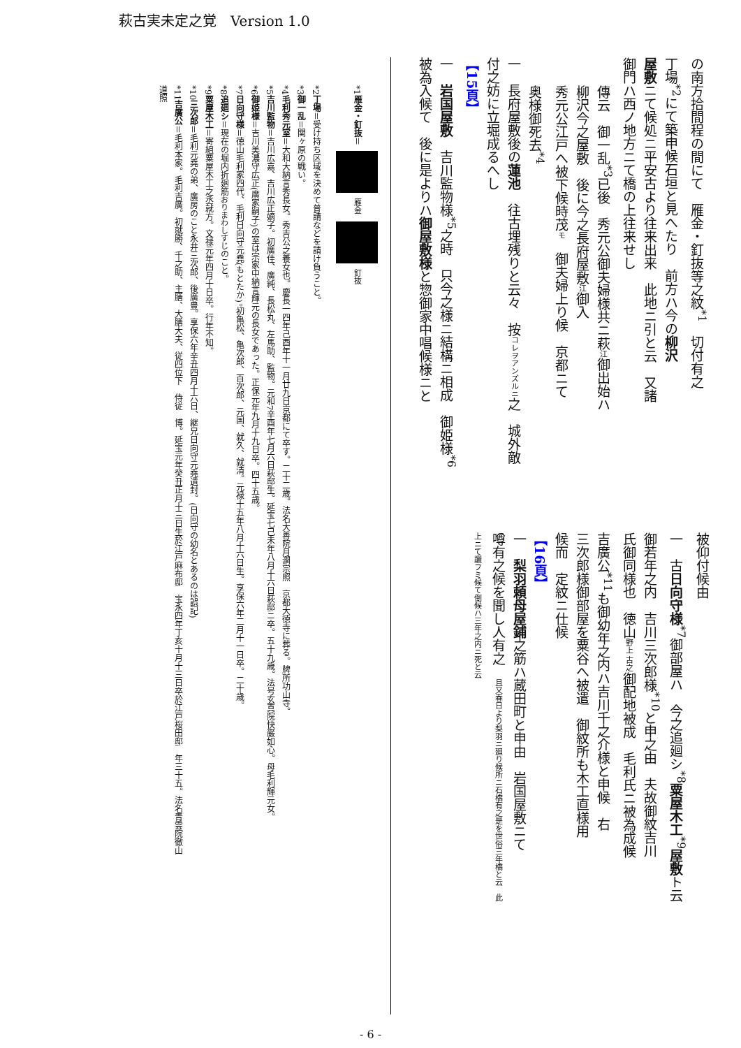萩古実未定之覚　Version 1.0
の南方拾間程の間にて　雁金・釘抜等之紋<sup>*1</sup>　切付有之
丁場<sup>*2</sup>にて築申候石垣と見へたり　前方ハ今の柳沢
屋敷ニて候処ニ平安古より往来出来　此地ニ引と云　又諸
御門ハ西ノ地方ニて橋の上往来せし
傳云　御一乱<sup>*3</sup>已後　秀元公御夫婦様共ニ萩江御出始ハ
柳沢今之屋敷　後に今之長府屋敷江御入
秀元公江戸へ被下候時茂モ　御夫婦上り候　京都ニて
奥様御死去<sup>*4</sup>
一　長府屋敷後の蓮池　往古埋残りと云々　按コレヲアンズルニ之　城外敵
付之妨に立堀成るへし
【15頁】
一　岩国屋敷　吉川監物様<sup>*5</sup>之時　只今之様ニ結構ニ相成　御姫様<sup>*6</sup>
被為入候て　後に是よりハ御屋敷様と惣御家中唱候様ニと
被仰付候由
一　古日向守様<sup>*7</sup>御部屋ハ　今之追廻シ<sup>*8</sup>粟屋木工<sup>*9</sup>屋敷ト云
御若年之内　吉川三次郎様<sup>*10</sup>と申之由　夫故御紋吉川
氏御同様也　徳山野上 古之御配地被成　毛利氏ニ被為成候
吉廣公<sup>*11</sup>も御幼年之内ハ吉川千之介様と申候　右
三次郎様御部屋を粟谷へ被遣　御紋所も木工直様用
候而　定紋ニ仕候
【16頁】
一　梨羽頼母屋鋪之筋ハ蔵田町と申由　岩国屋敷ニて
噂有之候を聞し人有之　且又春日より梨羽ニ廻り候所ニ石橋有之是を世俗三年橋と云　此
上ニて躧フミ候て倒候ハ三年之内ニ死と云
*1雁金・釘抜＝ 雁金 釘抜
*2丁場＝受け持ち区域を決めて普請などを請け負うこと。
*3御一乱＝関ヶ原の戦い。
*4毛利秀元室＝大和大納言秀長女。秀吉公之養女也。慶長一四年己酉年十一月廿九日京都にて卒す。二十二歳。法名大善院月澗宗照　京都大徳寺に葬る。牌所功山寺。
*5吉川監物＝吉川広嘉、吉川広正嫡子。初廣佳、廣純、長松丸、左馬助、監物。元和7辛酉年七月六日萩邸生。延宝七己未年八月十六日萩邸ニ卒。五十九歳。法号玄真院快巌如心。母毛利輝元女。
*6御姫様＝吉川美濃守広正(廣家嗣子)の室は宗家中納言輝元の長女であった。正保元年九月十九日卒。四十五歳。
*7日向守様＝徳山毛利家四代、毛利日向守元堯(もとたか)。初亀松、亀次郎、百次郎、元国、就久、就清。元禄十五年八月十六日生。享保六年二月十一日卒。二十歳。
*8追廻シ＝現在の堀内折廻筋おりまわしすじのこと。
*9粟屋木工＝寄組粟屋木工之丞就方。文禄元年四月十日卒。行年不知。
*10三次郎＝毛利元堯の弟、廣房のこと永井三次郎、後廣豊。享保六年辛丑四月十六日、継兄日向守元堯遺封。(日向守の幼名とあるのは誤記)
*11吉廣公＝毛利本家。毛利吉廣。初就勝、千之助、主膳、大膳大夫、従四位下　侍従　博。延宝元年癸丑正月十三日生於江戸麻布邸　宝永四年丁亥十月十三日卒於江戸桜田邸　年三十五。法名青雲院徹山
道照
- 6 -